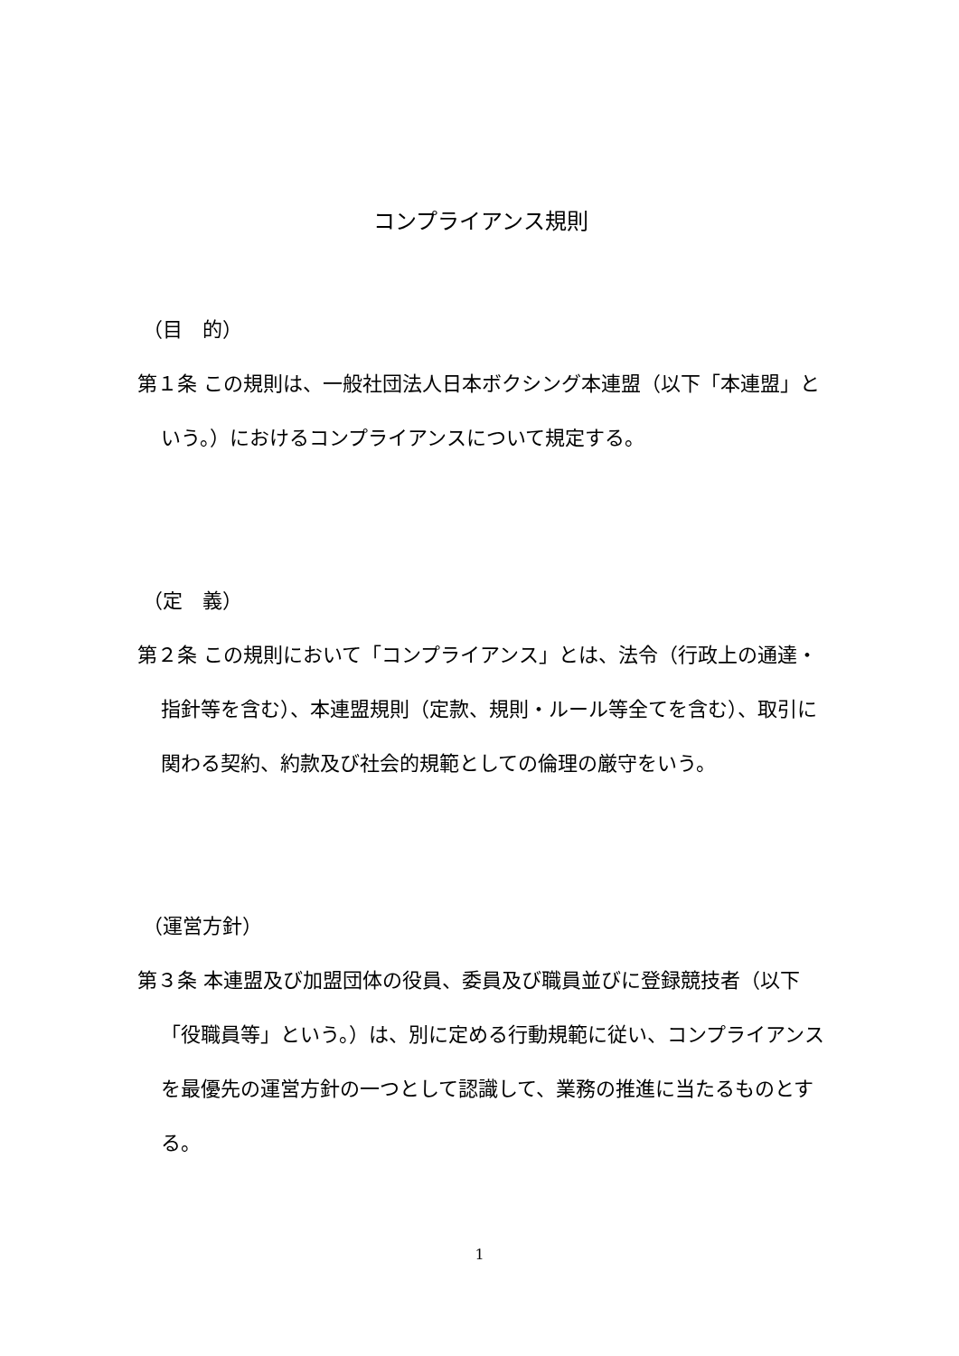コンプライアンス規則
（目　的）
第１条 この規則は、一般社団法人日本ボクシング本連盟（以下「本連盟」という。）におけるコンプライアンスについて規定する。
（定　義）
第２条 この規則において「コンプライアンス」とは、法令（行政上の通達・指針等を含む）、本連盟規則（定款、規則・ルール等全てを含む）、取引に関わる契約、約款及び社会的規範としての倫理の厳守をいう。
（運営方針）
第３条 本連盟及び加盟団体の役員、委員及び職員並びに登録競技者（以下「役職員等」という。）は、別に定める行動規範に従い、コンプライアンスを最優先の運営方針の一つとして認識して、業務の推進に当たるものとする。
1